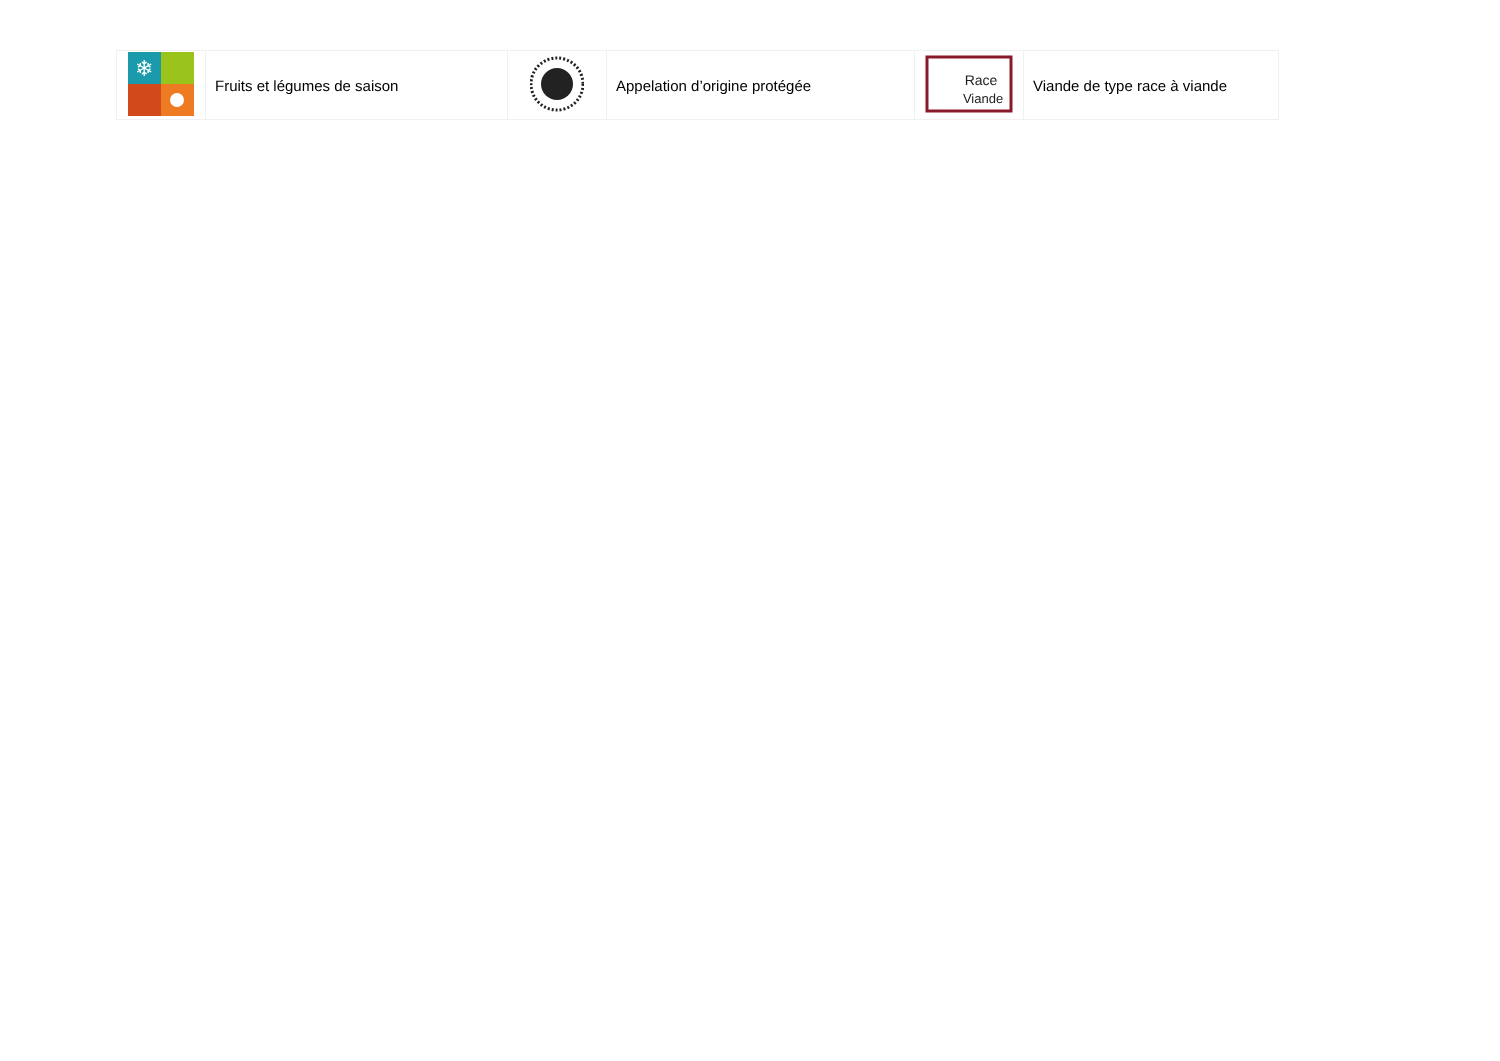| ❄ | Fruits et légumes de saison | | Appelation d’origine protégée | Race Viande | Viande de type race à viande |